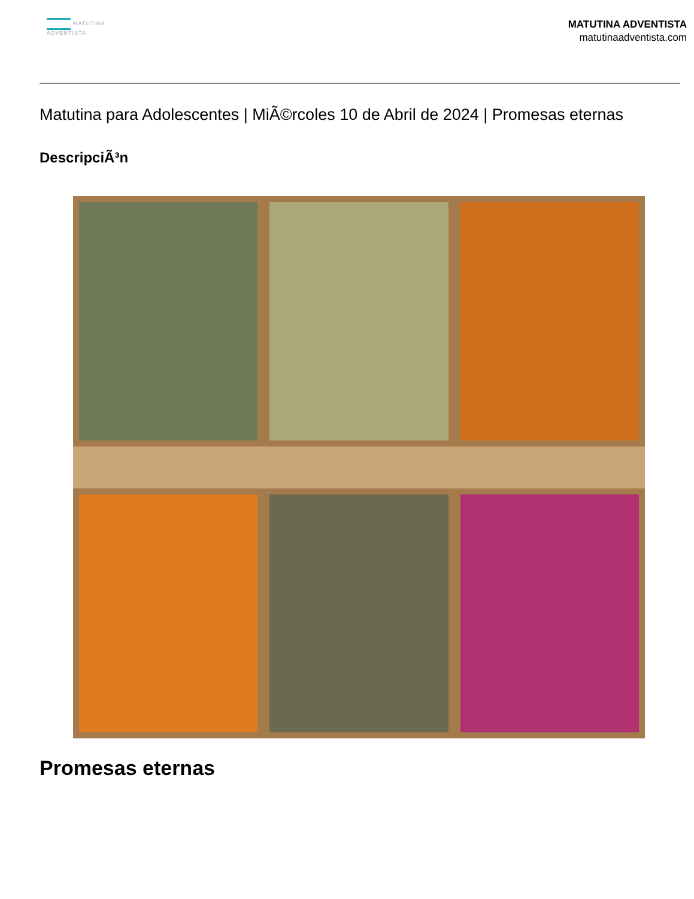MATUTINA
ADVENTISTA
MATUTINA ADVENTISTA
matutinaadventista.com
Matutina para Adolescentes | MiÃ©rcoles 10 de Abril de 2024 | Promesas eternas
DescripciÃ³n
Promesas eternas